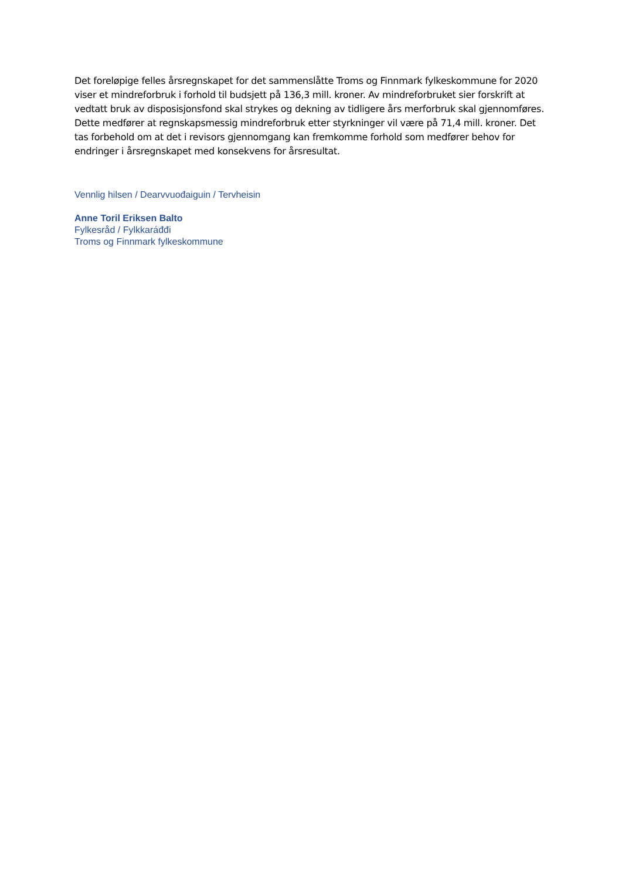Det foreløpige felles årsregnskapet for det sammenslåtte Troms og Finnmark fylkeskommune for 2020 viser et mindreforbruk i forhold til budsjett på 136,3 mill. kroner. Av mindreforbruket sier forskrift at vedtatt bruk av disposisjonsfond skal strykes og dekning av tidligere års merforbruk skal gjennomføres. Dette medfører at regnskapsmessig mindreforbruk etter styrkninger vil være på 71,4 mill. kroner. Det tas forbehold om at det i revisors gjennomgang kan fremkomme forhold som medfører behov for endringer i årsregnskapet med konsekvens for årsresultat.
Vennlig hilsen / Dearvvuođaiguin / Tervheisin
Anne Toril Eriksen Balto
Fylkesråd / Fylkkaráđđi
Troms og Finnmark fylkeskommune